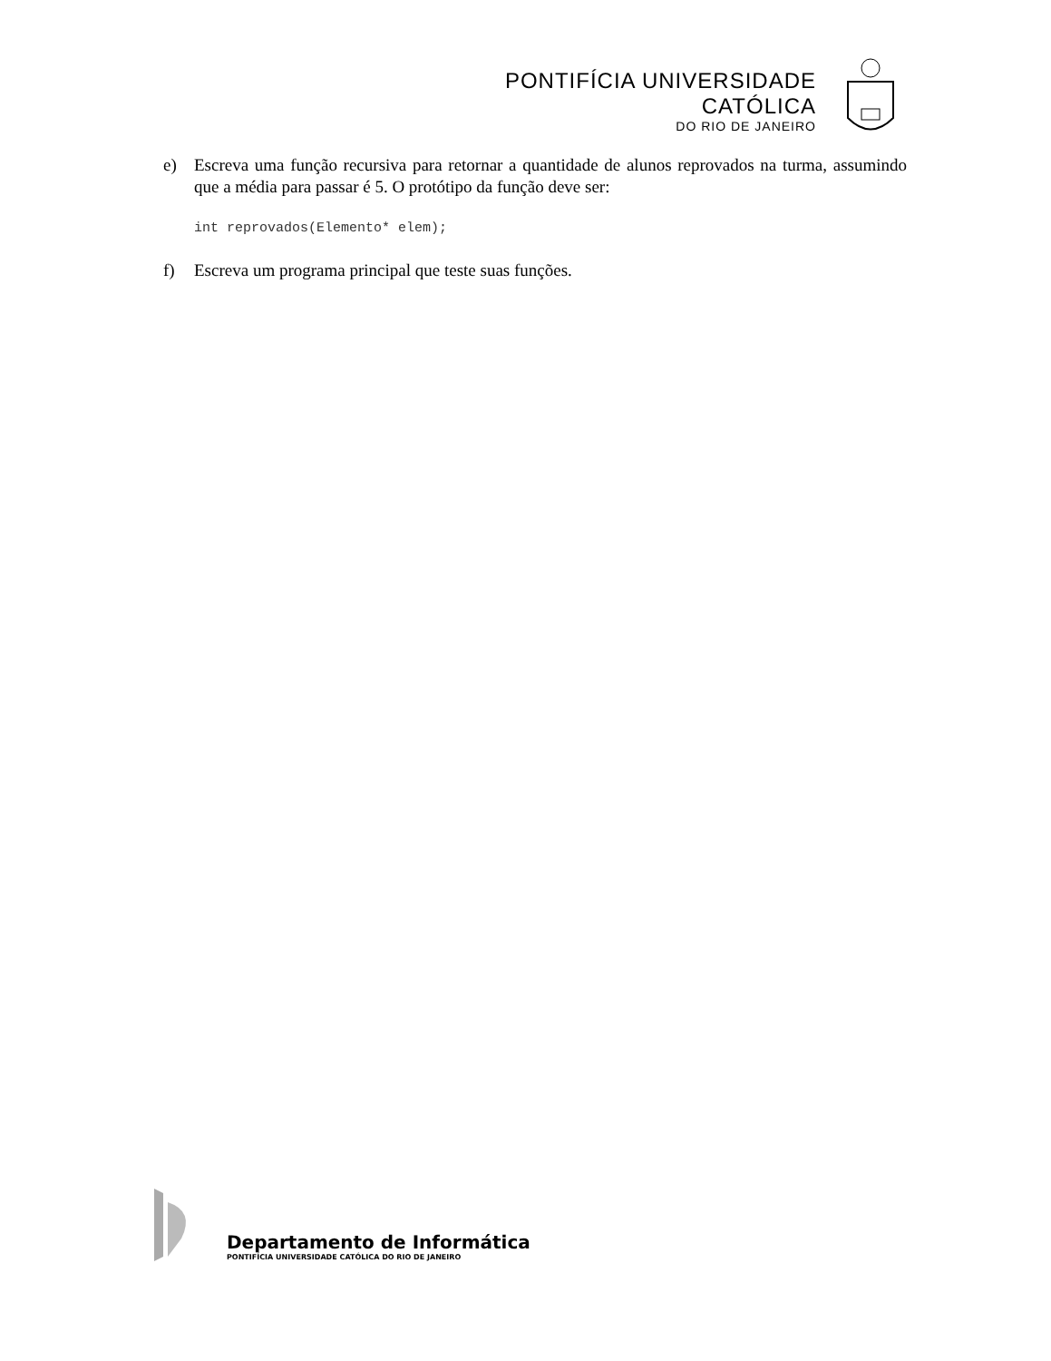PONTIFÍCIA UNIVERSIDADE CATÓLICA
DO RIO DE JANEIRO
e) Escreva uma função recursiva para retornar a quantidade de alunos reprovados na turma, assumindo que a média para passar é 5. O protótipo da função deve ser:
int reprovados(Elemento* elem);
f) Escreva um programa principal que teste suas funções.
Departamento de Informática
PONTIFÍCIA UNIVERSIDADE CATÓLICA DO RIO DE JANEIRO